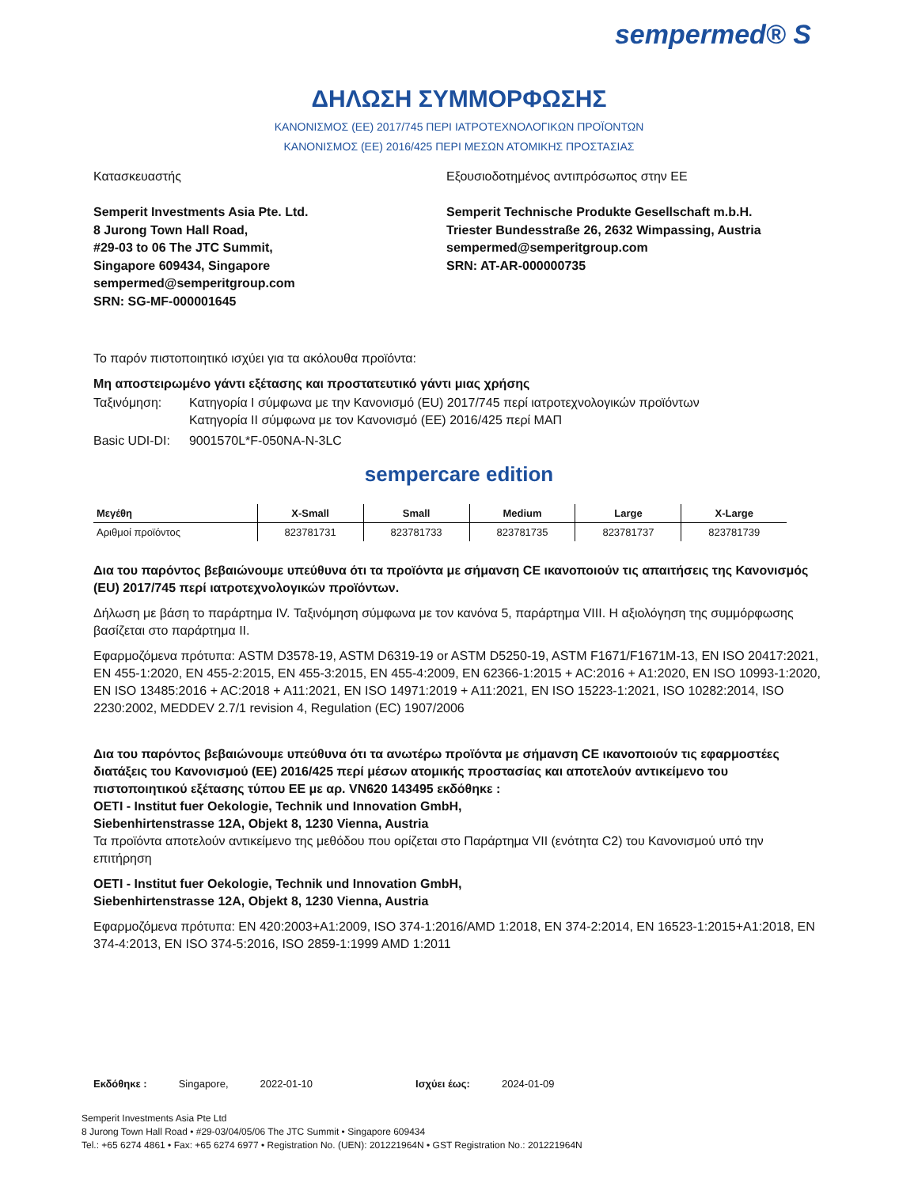sempermed® S
ΔΗΛΩΣΗ ΣΥΜΜΟΡΦΩΣΗΣ
ΚΑΝΟΝΙΣΜΟΣ (ΕΕ) 2017/745 ΠΕΡΙ ΙΑΤΡΟΤΕΧΝΟΛΟΓΙΚΩΝ ΠΡΟΪΟΝΤΩΝ
ΚΑΝΟΝΙΣΜΟΣ (ΕΕ) 2016/425 ΠΕΡΙ ΜΕΣΩΝ ΑΤΟΜΙΚΗΣ ΠΡΟΣΤΑΣΙΑΣ
Κατασκευαστής
Semperit Investments Asia Pte. Ltd.
8 Jurong Town Hall Road,
#29-03 to 06 The JTC Summit,
Singapore 609434, Singapore
sempermed@semperitgroup.com
SRN: SG-MF-000001645
Εξουσιοδοτημένος αντιπρόσωπος στην ΕΕ
Semperit Technische Produkte Gesellschaft m.b.H.
Triester Bundesstraße 26, 2632 Wimpassing, Austria
sempermed@semperitgroup.com
SRN: AT-AR-000000735
Το παρόν πιστοποιητικό ισχύει για τα ακόλουθα προϊόντα:
Μη αποστειρωμένο γάντι εξέτασης και προστατευτικό γάντι μιας χρήσης
| Ταξινόμηση: | Κατηγορία I σύμφωνα με την Κανονισμό (EU) 2017/745 περί ιατροτεχνολογικών προϊόντων Κατηγορία II σύμφωνα με τον Κανονισμό (ΕΕ) 2016/425 περί ΜΑΠ |
| Basic UDI-DI: | 9001570L*F-050NA-N-3LC |
sempercare edition
| Μεγέθη | X-Small | Small | Medium | Large | X-Large |
| --- | --- | --- | --- | --- | --- |
| Αριθμοί προϊόντος | 823781731 | 823781733 | 823781735 | 823781737 | 823781739 |
Δια του παρόντος βεβαιώνουμε υπεύθυνα ότι τα προϊόντα με σήμανση CE ικανοποιούν τις απαιτήσεις της Κανονισμός (EU) 2017/745 περί ιατροτεχνολογικών προϊόντων.
Δήλωση με βάση το παράρτημα IV. Ταξινόμηση σύμφωνα με τον κανόνα 5, παράρτημα VIII. Η αξιολόγηση της συμμόρφωσης βασίζεται στο παράρτημα II.
Εφαρμοζόμενα πρότυπα: ASTM D3578-19, ASTM D6319-19 or ASTM D5250-19, ASTM F1671/F1671M-13, EN ISO 20417:2021, EN 455-1:2020, EN 455-2:2015, EN 455-3:2015, EN 455-4:2009, EN 62366-1:2015 + AC:2016 + A1:2020, EN ISO 10993-1:2020, EN ISO 13485:2016 + AC:2018 + A11:2021, EN ISO 14971:2019 + A11:2021, EN ISO 15223-1:2021, ISO 10282:2014, ISO 2230:2002, MEDDEV 2.7/1 revision 4, Regulation (EC) 1907/2006
Δια του παρόντος βεβαιώνουμε υπεύθυνα ότι τα ανωτέρω προϊόντα με σήμανση CE ικανοποιούν τις εφαρμοστέες διατάξεις του Κανονισμού (ΕΕ) 2016/425 περί μέσων ατομικής προστασίας και αποτελούν αντικείμενο του πιστοποιητικού εξέτασης τύπου ΕΕ με αρ. VN620 143495 εκδόθηκε :
OETI - Institut fuer Oekologie, Technik und Innovation GmbH,
Siebenhirtenstrasse 12A, Objekt 8, 1230 Vienna, Austria
Τα προϊόντα αποτελούν αντικείμενο της μεθόδου που ορίζεται στο Παράρτημα VII (ενότητα C2) του Κανονισμού υπό την επιτήρηση
OETI - Institut fuer Oekologie, Technik und Innovation GmbH,
Siebenhirtenstrasse 12A, Objekt 8, 1230 Vienna, Austria
Εφαρμοζόμενα πρότυπα: EN 420:2003+A1:2009, ISO 374-1:2016/AMD 1:2018, EN 374-2:2014, EN 16523-1:2015+A1:2018, EN 374-4:2013, EN ISO 374-5:2016, ISO 2859-1:1999 AMD 1:2011
Εκδόθηκε : Singapore, 2022-01-10 Ισχύει έως: 2024-01-09
Semperit Investments Asia Pte Ltd
8 Jurong Town Hall Road • #29-03/04/05/06 The JTC Summit • Singapore 609434
Tel.: +65 6274 4861 • Fax: +65 6274 6977 • Registration No. (UEN): 201221964N • GST Registration No.: 201221964N